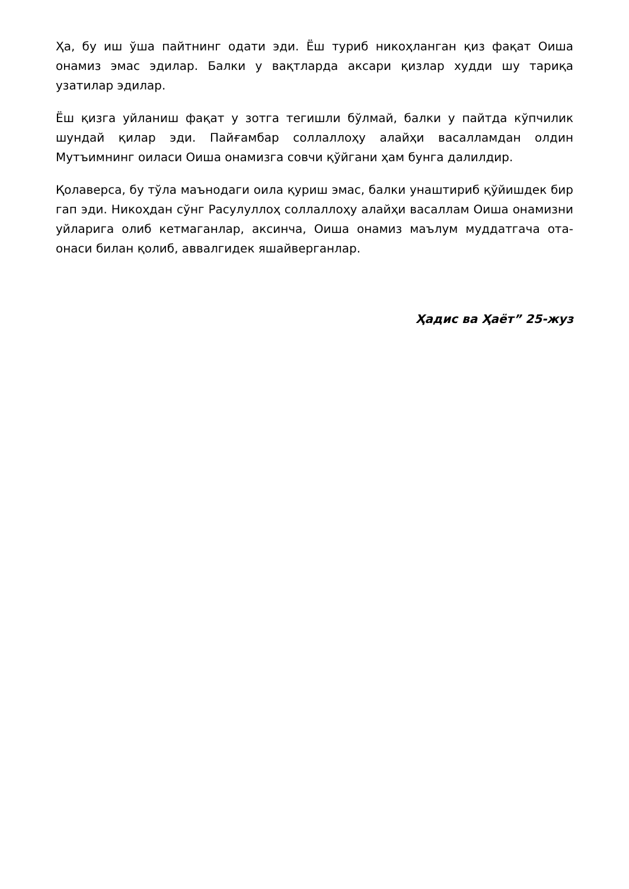Ҳа, бу иш ўша пайтнинг одати эди. Ёш туриб никоҳланган қиз фақат Оиша онамиз эмас эдилар. Балки у вақтларда аксари қизлар худди шу тариқа узатилар эдилар.
Ёш қизга уйланиш фақат у зотга тегишли бўлмай, балки у пайтда кўпчилик шундай қилар эди. Пайғамбар соллаллоҳу алайҳи васалламдан олдин Мутъимнинг оиласи Оиша онамизга совчи қўйгани ҳам бунга далилдир.
Қолаверса, бу тўла маънодаги оила қуриш эмас, балки унаштириб қўйишдек бир гап эди. Никоҳдан сўнг Расулуллоҳ соллаллоҳу алайҳи васаллам Оиша онамизни уйларига олиб кетмаганлар, аксинча, Оиша онамиз маълум муддатгача ота-онаси билан қолиб, аввалгидек яшайверганлар.
Ҳадис ва Ҳаёт” 25-жуз